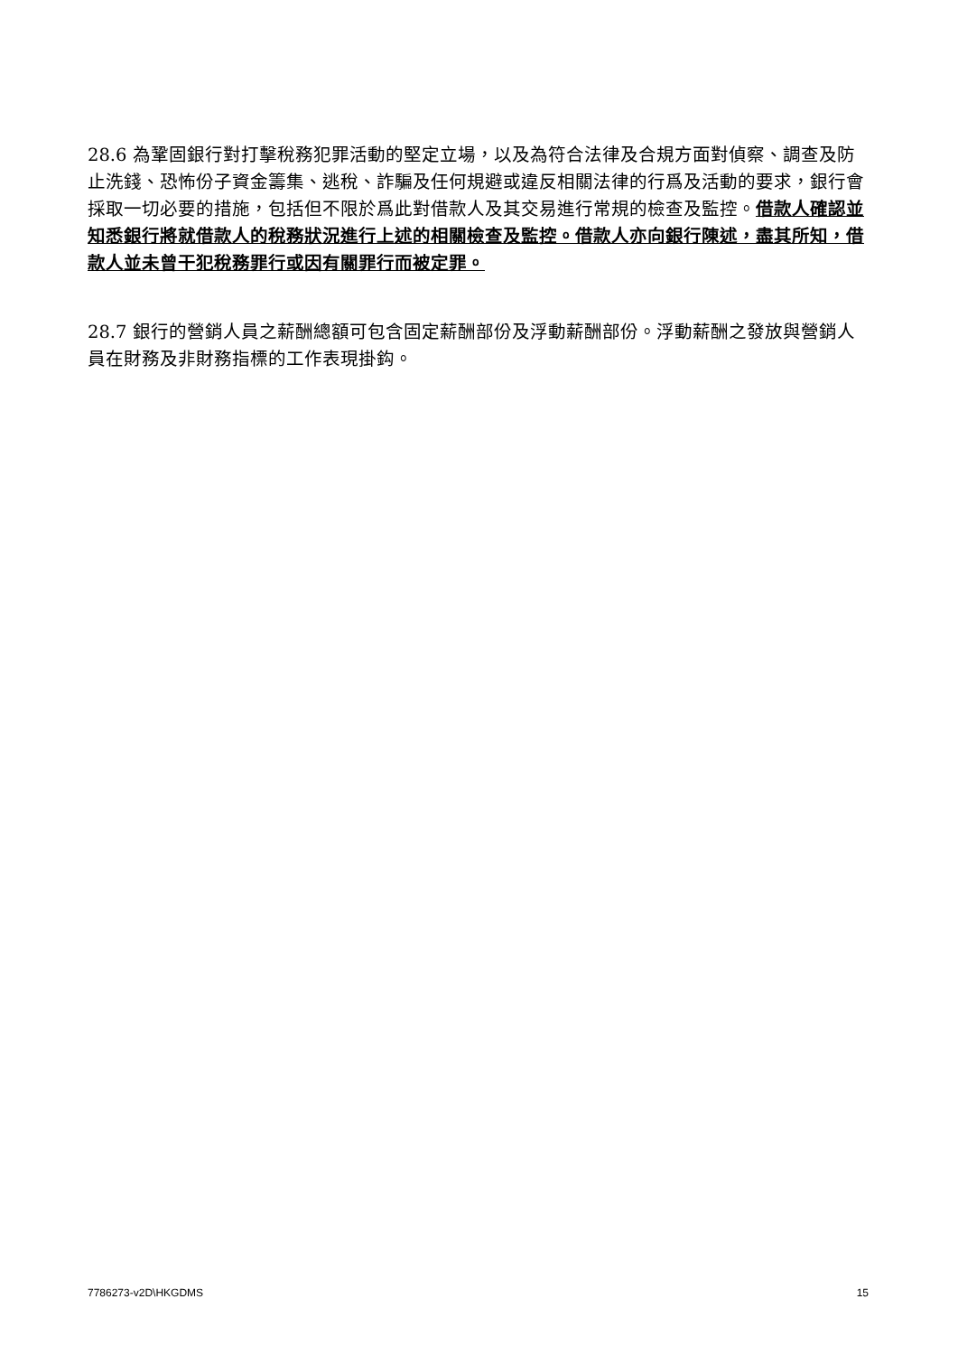28.6 為鞏固銀行對打擊稅務犯罪活動的堅定立場，以及為符合法律及合規方面對偵察、調查及防止洗錢、恐怖份子資金籌集、逃稅、詐騙及任何規避或違反相關法律的行爲及活動的要求，銀行會採取一切必要的措施，包括但不限於爲此對借款人及其交易進行常規的檢查及監控。借款人確認並知悉銀行將就借款人的稅務狀況進行上述的相關檢查及監控。借款人亦向銀行陳述，盡其所知，借款人並未曾干犯稅務罪行或因有關罪行而被定罪。
28.7 銀行的營銷人員之薪酬總額可包含固定薪酬部份及浮動薪酬部份。浮動薪酬之發放與營銷人員在財務及非財務指標的工作表現掛鈎。
7786273-v2D\HKGDMS 15